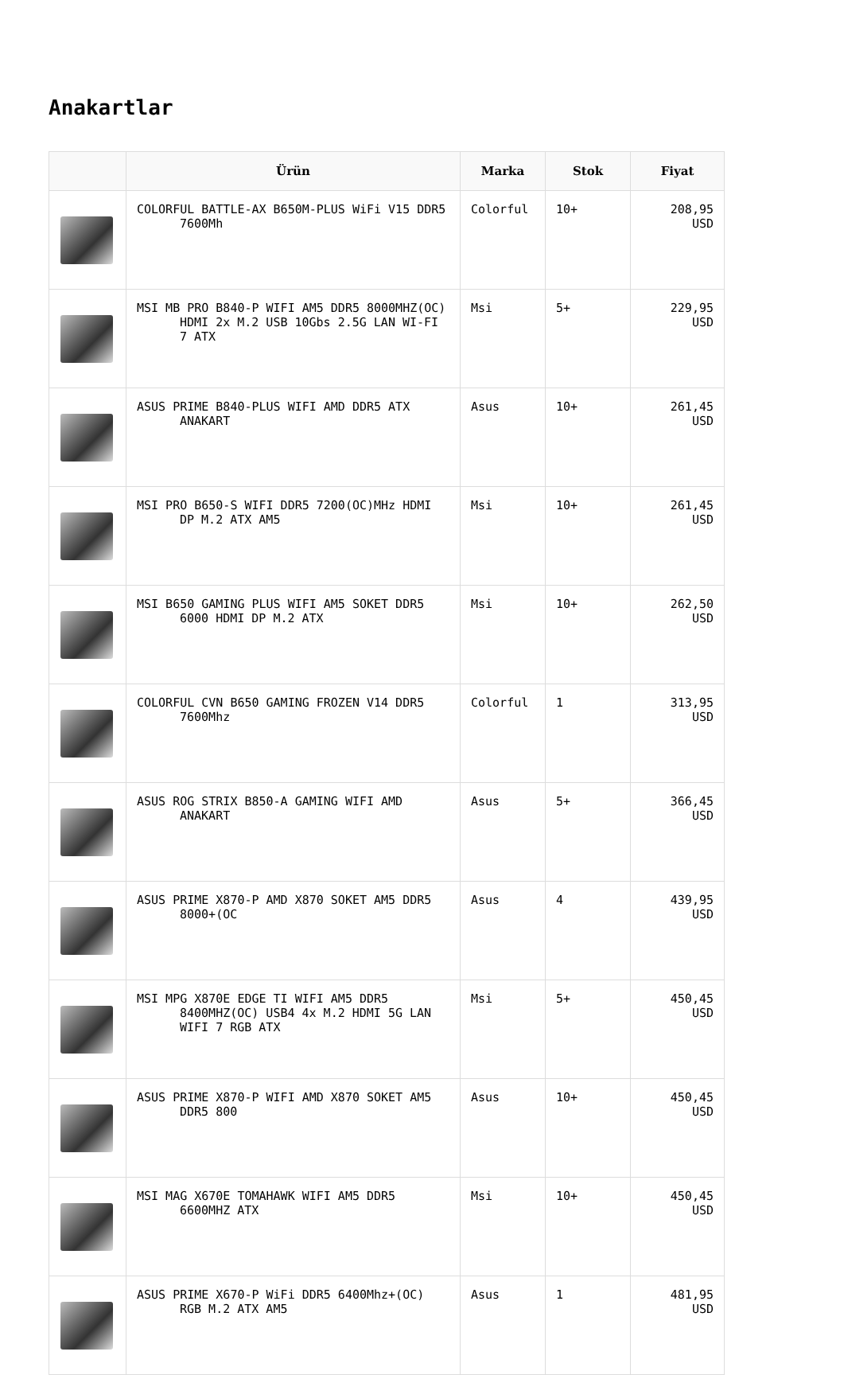Anakartlar
| | Ürün | Marka | Stok | Fiyat |
| --- | --- | --- | --- | --- |
| | COLORFUL BATTLE-AX B650M-PLUS WiFi V15 DDR5 7600Mh | Colorful | 10+ | 208,95 USD |
| | MSI MB PRO B840-P WIFI AM5 DDR5 8000MHZ(OC) HDMI 2x M.2 USB 10Gbs 2.5G LAN WI-FI 7 ATX | Msi | 5+ | 229,95 USD |
| | ASUS PRIME B840-PLUS WIFI AMD DDR5 ATX ANAKART | Asus | 10+ | 261,45 USD |
| | MSI PRO B650-S WIFI DDR5 7200(OC)MHz HDMI DP M.2 ATX AM5 | Msi | 10+ | 261,45 USD |
| | MSI B650 GAMING PLUS WIFI AM5 SOKET DDR5 6000 HDMI DP M.2 ATX | Msi | 10+ | 262,50 USD |
| | COLORFUL CVN B650 GAMING FROZEN V14 DDR5 7600Mhz | Colorful | 1 | 313,95 USD |
| | ASUS ROG STRIX B850-A GAMING WIFI AMD ANAKART | Asus | 5+ | 366,45 USD |
| | ASUS PRIME X870-P AMD X870 SOKET AM5 DDR5 8000+(OC | Asus | 4 | 439,95 USD |
| | MSI MPG X870E EDGE TI WIFI AM5 DDR5 8400MHZ(OC) USB4 4x M.2 HDMI 5G LAN WIFI 7 RGB ATX | Msi | 5+ | 450,45 USD |
| | ASUS PRIME X870-P WIFI AMD X870 SOKET AM5 DDR5 800 | Asus | 10+ | 450,45 USD |
| | MSI MAG X670E TOMAHAWK WIFI AM5 DDR5 6600MHZ ATX | Msi | 10+ | 450,45 USD |
| | ASUS PRIME X670-P WiFi DDR5 6400Mhz+(OC) RGB M.2 ATX AM5 | Asus | 1 | 481,95 USD |